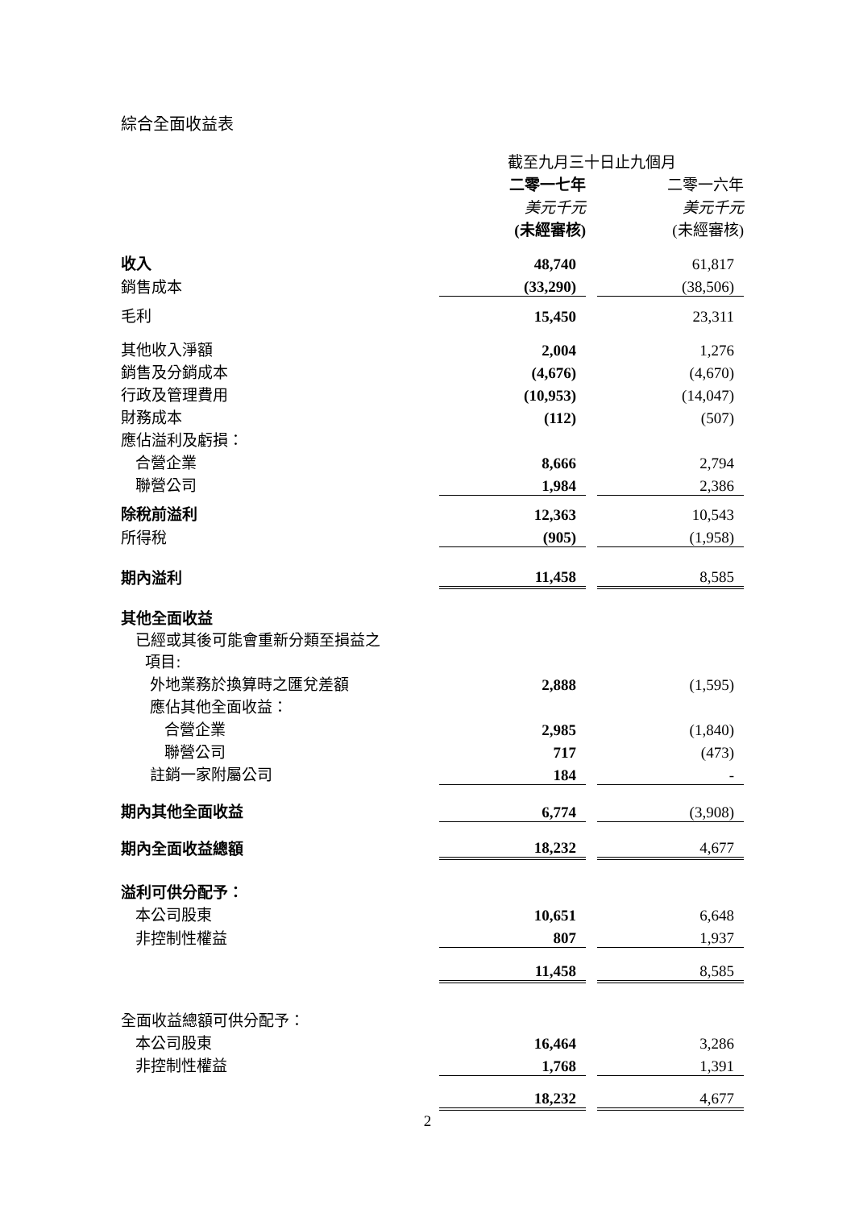綜合全面收益表
| | 截至九月三十日止九個月 | | |
| --- | --- | --- | --- |
| | 二零一七年 | | 二零一六年 |
| | 美元千元 | | 美元千元 |
| | (未經審核) | | (未經審核) |
| 收入 | 48,740 | | 61,817 |
| 銷售成本 | (33,290) | | (38,506) |
| 毛利 | 15,450 | | 23,311 |
| 其他收入淨額 | 2,004 | | 1,276 |
| 銷售及分銷成本 | (4,676) | | (4,670) |
| 行政及管理費用 | (10,953) | | (14,047) |
| 財務成本 | (112) | | (507) |
| 應佔溢利及虧損： | | | |
| 合營企業 | 8,666 | | 2,794 |
| 聯營公司 | 1,984 | | 2,386 |
| 除稅前溢利 | 12,363 | | 10,543 |
| 所得稅 | (905) | | (1,958) |
| 期內溢利 | 11,458 | | 8,585 |
| 其他全面收益 | | | |
| 已經或其後可能會重新分類至損益之 項目: | | | |
| 外地業務於換算時之匯兌差額 | 2,888 | | (1,595) |
| 應佔其他全面收益： | | | |
| 合營企業 | 2,985 | | (1,840) |
| 聯營公司 | 717 | | (473) |
| 註銷一家附屬公司 | 184 | | - |
| 期內其他全面收益 | 6,774 | | (3,908) |
| 期內全面收益總額 | 18,232 | | 4,677 |
| 溢利可供分配予： | | | |
| 本公司股東 | 10,651 | | 6,648 |
| 非控制性權益 | 807 | | 1,937 |
| | 11,458 | | 8,585 |
| 全面收益總額可供分配予： | | | |
| 本公司股東 | 16,464 | | 3,286 |
| 非控制性權益 | 1,768 | | 1,391 |
| | 18,232 | | 4,677 |
2